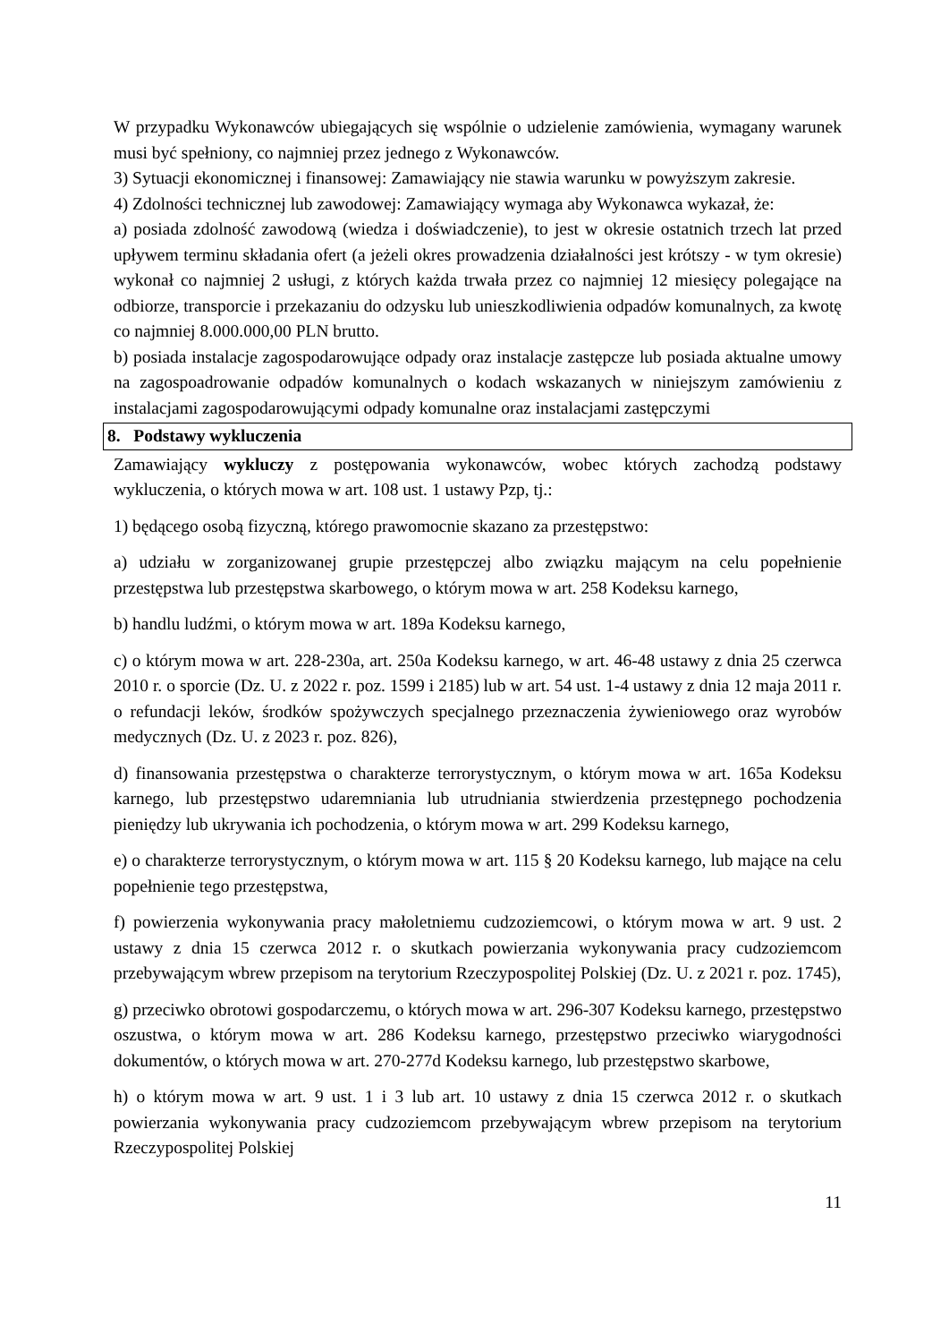W przypadku Wykonawców ubiegających się wspólnie o udzielenie zamówienia, wymagany warunek musi być spełniony, co najmniej przez jednego z Wykonawców.
3) Sytuacji ekonomicznej i finansowej: Zamawiający nie stawia warunku w powyższym zakresie.
4) Zdolności technicznej lub zawodowej: Zamawiający wymaga aby Wykonawca wykazał, że:
a) posiada zdolność zawodową (wiedza i doświadczenie), to jest w okresie ostatnich trzech lat przed upływem terminu składania ofert (a jeżeli okres prowadzenia działalności jest krótszy - w tym okresie) wykonał co najmniej 2 usługi, z których każda trwała przez co najmniej 12 miesięcy polegające na odbiorze, transporcie i przekazaniu do odzysku lub unieszkodliwienia odpadów komunalnych, za kwotę co najmniej 8.000.000,00 PLN brutto.
b) posiada instalacje zagospodarowujące odpady oraz instalacje zastępcze lub posiada aktualne umowy na zagospoadrowanie odpadów komunalnych o kodach wskazanych w niniejszym zamówieniu z instalacjami zagospodarowującymi odpady komunalne oraz instalacjami zastępczymi
8. Podstawy wykluczenia
Zamawiający wykluczy z postępowania wykonawców, wobec których zachodzą podstawy wykluczenia, o których mowa w art. 108 ust. 1 ustawy Pzp, tj.:
1) będącego osobą fizyczną, którego prawomocnie skazano za przestępstwo:
a) udziału w zorganizowanej grupie przestępczej albo związku mającym na celu popełnienie przestępstwa lub przestępstwa skarbowego, o którym mowa w art. 258 Kodeksu karnego,
b) handlu ludźmi, o którym mowa w art. 189a Kodeksu karnego,
c) o którym mowa w art. 228-230a, art. 250a Kodeksu karnego, w art. 46-48 ustawy z dnia 25 czerwca 2010 r. o sporcie (Dz. U. z 2022 r. poz. 1599 i 2185) lub w art. 54 ust. 1-4 ustawy z dnia 12 maja 2011 r. o refundacji leków, środków spożywczych specjalnego przeznaczenia żywieniowego oraz wyrobów medycznych (Dz. U. z 2023 r. poz. 826),
d) finansowania przestępstwa o charakterze terrorystycznym, o którym mowa w art. 165a Kodeksu karnego, lub przestępstwo udaremniania lub utrudniania stwierdzenia przestępnego pochodzenia pieniędzy lub ukrywania ich pochodzenia, o którym mowa w art. 299 Kodeksu karnego,
e) o charakterze terrorystycznym, o którym mowa w art. 115 § 20 Kodeksu karnego, lub mające na celu popełnienie tego przestępstwa,
f) powierzenia wykonywania pracy małoletniemu cudzoziemcowi, o którym mowa w art. 9 ust. 2 ustawy z dnia 15 czerwca 2012 r. o skutkach powierzania wykonywania pracy cudzoziemcom przebywającym wbrew przepisom na terytorium Rzeczypospolitej Polskiej (Dz. U. z 2021 r. poz. 1745),
g) przeciwko obrotowi gospodarczemu, o których mowa w art. 296-307 Kodeksu karnego, przestępstwo oszustwa, o którym mowa w art. 286 Kodeksu karnego, przestępstwo przeciwko wiarygodności dokumentów, o których mowa w art. 270-277d Kodeksu karnego, lub przestępstwo skarbowe,
h) o którym mowa w art. 9 ust. 1 i 3 lub art. 10 ustawy z dnia 15 czerwca 2012 r. o skutkach powierzania wykonywania pracy cudzoziemcom przebywającym wbrew przepisom na terytorium Rzeczypospolitej Polskiej
11